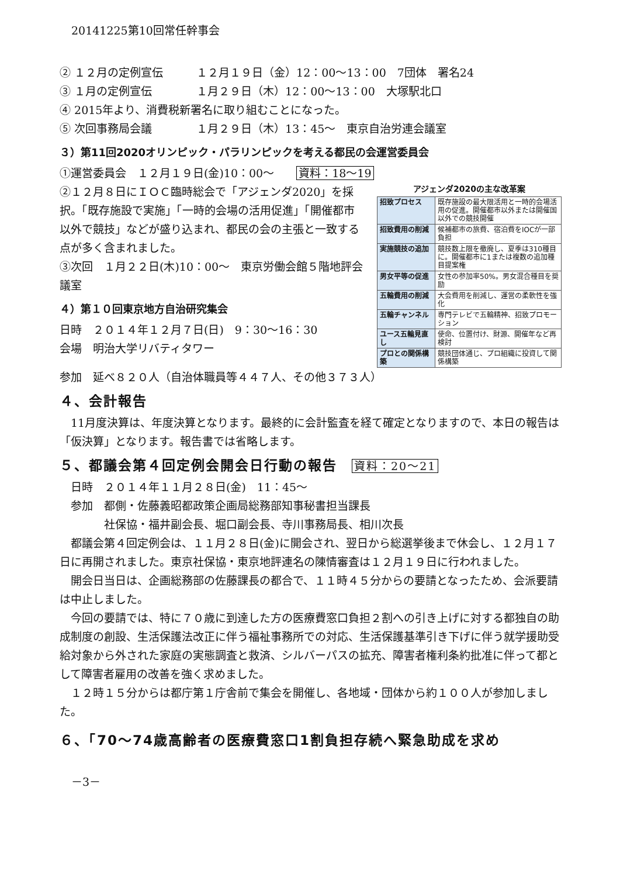20141225第10回常任幹事会
② １２月の定例宣伝　　　１２月１９日（金）12：00～13：00　7団体　署名24
③ １月の定例宣伝　　　　１月２９日（木）12：00～13：00　大塚駅北口
④ 2015年より、消費税新署名に取り組むことになった。
⑤ 次回事務局会議　　　　１月２９日（木）13：45～　東京自治労連会議室
３）第11回2020オリンピック・パラリンピックを考える都民の会運営委員会
①運営委員会　１２月１９日(金)10：00～　　資料：18～19
②１２月８日にＩＯＣ臨時総会で「アジェンダ2020」を採択。「既存施設で実施」「一時的会場の活用促進」「開催都市以外で競技」などが盛り込まれ、都民の会の主張と一致する点が多く含まれました。
③次回　１月２２日(木)10：00～　東京労働会館５階地評会議室
４）第１０回東京地方自治研究集会
日時　２０１４年１２月７日(日)　9：30～16：30
会場　明治大学リバティタワー
アジェンダ2020の主な改革案
| 招致プロセス | 既存施設の最大限活用と一時的会場活用の促進。開催都市以外または開催国以外での競技開催 |
| 招致費用の削減 | 候補都市の旅費、宿泊費をIOCが一部負担 |
| 実施競技の追加 | 競技数上限を撤廃し、夏季は310種目に。開催都市に1または複数の追加種目提案権 |
| 男女平等の促進 | 女性の参加率50%。男女混合種目を奨励 |
| 五輪費用の削減 | 大会費用を削減し、運営の柔軟性を強化 |
| 五輪チャンネル | 専門テレビで五輪精神、招致プロモーション |
| ユース五輪見直し | 使命、位置付け、財源、開催年など再検討 |
| プロとの関係構築 | 競技団体通じ、プロ組織に投資して関係構築 |
参加　延べ８２０人（自治体職員等４４７人、その他３７３人）
４、会計報告
　11月度決算は、年度決算となります。最終的に会計監査を経て確定となりますので、本日の報告は「仮決算」となります。報告書では省略します。
５、都議会第４回定例会開会日行動の報告　資料：20～21
　日時　２０１４年１１月２８日(金)　11：45～
　参加　都側・佐藤義昭都政策企画局総務部知事秘書担当課長
　　　　社保協・福井副会長、堀口副会長、寺川事務局長、相川次長
　都議会第４回定例会は、１１月２８日(金)に開会され、翌日から総選挙後まで休会し、１２月１７日に再開されました。東京社保協・東京地評連名の陳情審査は１２月１９日に行われました。
　開会日当日は、企画総務部の佐藤課長の都合で、１１時４５分からの要請となったため、会派要請は中止しました。
　今回の要請では、特に７０歳に到達した方の医療費窓口負担２割への引き上げに対する都独自の助成制度の創設、生活保護法改正に伴う福祉事務所での対応、生活保護基準引き下げに伴う就学援助受給対象から外された家庭の実態調査と救済、シルバーパスの拡充、障害者権利条約批准に伴って都として障害者雇用の改善を強く求めました。
　１２時１５分からは都庁第１庁舎前で集会を開催し、各地域・団体から約１００人が参加しました。
６、「70～74歳高齢者の医療費窓口1割負担存続へ緊急助成を求め
－3－